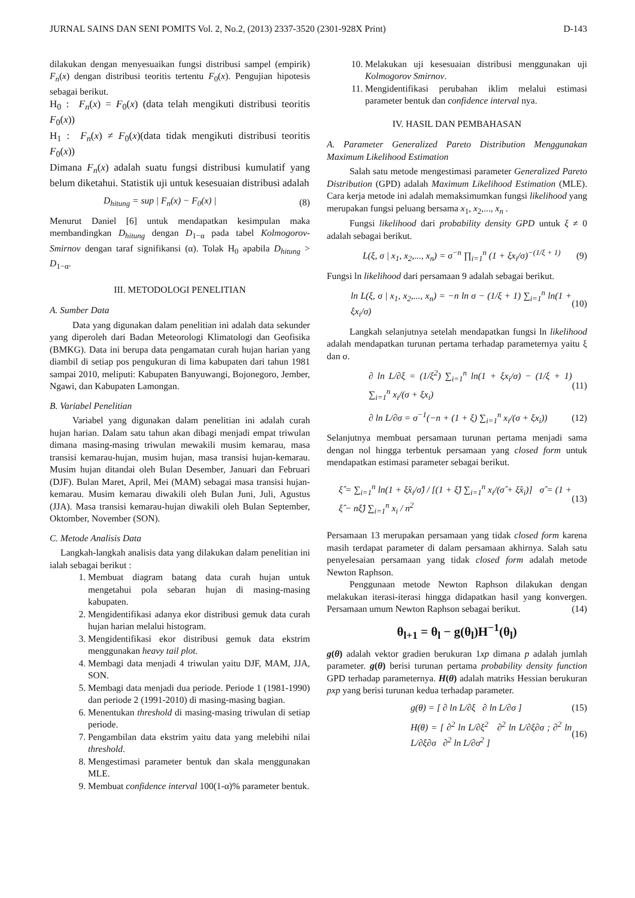JURNAL SAINS DAN SENI POMITS Vol. 2, No.2, (2013) 2337-3520 (2301-928X Print) D-143
dilakukan dengan menyesuaikan fungsi distribusi sampel (empirik) F<sub>n</sub>(x) dengan distribusi teoritis tertentu F<sub>0</sub>(x). Pengujian hipotesis sebagai berikut.
H<sub>0</sub> : F<sub>n</sub>(x) = F<sub>0</sub>(x) (data telah mengikuti distribusi teoritis F<sub>0</sub>(x))
H<sub>1</sub> : F<sub>n</sub>(x) ≠ F<sub>0</sub>(x)(data tidak mengikuti distribusi teoritis F<sub>0</sub>(x))
Dimana F<sub>n</sub>(x) adalah suatu fungsi distribusi kumulatif yang belum diketahui. Statistik uji untuk kesesuaian distribusi adalah
D<sub>hitung</sub> = sup | F<sub>n</sub>(x) − F<sub>0</sub>(x) | (8)
Menurut Daniel [6] untuk mendapatkan kesimpulan maka membandingkan D<sub>hitung</sub> dengan D<sub>1−α</sub> pada tabel Kolmogorov-Smirnov dengan taraf signifikansi (α). Tolak H<sub>0</sub> apabila D<sub>hitung</sub> > D<sub>1−α</sub>.
III. METODOLOGI PENELITIAN
A. Sumber Data
Data yang digunakan dalam penelitian ini adalah data sekunder yang diperoleh dari Badan Meteorologi Klimatologi dan Geofisika (BMKG). Data ini berupa data pengamatan curah hujan harian yang diambil di setiap pos pengukuran di lima kabupaten dari tahun 1981 sampai 2010, meliputi: Kabupaten Banyuwangi, Bojonegoro, Jember, Ngawi, dan Kabupaten Lamongan.
B. Variabel Penelitian
Variabel yang digunakan dalam penelitian ini adalah curah hujan harian. Dalam satu tahun akan dibagi menjadi empat triwulan dimana masing-masing triwulan mewakili musim kemarau, masa transisi kemarau-hujan, musim hujan, masa transisi hujan-kemarau. Musim hujan ditandai oleh Bulan Desember, Januari dan Februari (DJF). Bulan Maret, April, Mei (MAM) sebagai masa transisi hujan-kemarau. Musim kemarau diwakili oleh Bulan Juni, Juli, Agustus (JJA). Masa transisi kemarau-hujan diwakili oleh Bulan September, Oktomber, November (SON).
C. Metode Analisis Data
Langkah-langkah analisis data yang dilakukan dalam penelitian ini ialah sebagai berikut :
1. Membuat diagram batang data curah hujan untuk mengetahui pola sebaran hujan di masing-masing kabupaten.
2. Mengidentifikasi adanya ekor distribusi gemuk data curah hujan harian melalui histogram.
3. Mengidentifikasi ekor distribusi gemuk data ekstrim menggunakan heavy tail plot.
4. Membagi data menjadi 4 triwulan yaitu DJF, MAM, JJA, SON.
5. Membagi data menjadi dua periode. Periode 1 (1981-1990) dan periode 2 (1991-2010) di masing-masing bagian.
6. Menentukan threshold di masing-masing triwulan di setiap periode.
7. Pengambilan data ekstrim yaitu data yang melebihi nilai threshold.
8. Mengestimasi parameter bentuk dan skala menggunakan MLE.
9. Membuat confidence interval 100(1-α)% parameter bentuk.
10. Melakukan uji kesesuaian distribusi menggunakan uji Kolmogorov Smirnov.
11. Mengidentifikasi perubahan iklim melalui estimasi parameter bentuk dan confidence interval nya.
IV. HASIL DAN PEMBAHASAN
A. Parameter Generalized Pareto Distribution Menggunakan Maximum Likelihood Estimation
Salah satu metode mengestimasi parameter Generalized Pareto Distribution (GPD) adalah Maximum Likelihood Estimation (MLE). Cara kerja metode ini adalah memaksimumkan fungsi likelihood yang merupakan fungsi peluang bersama x<sub>1</sub>, x<sub>2</sub>,..., x<sub>n</sub> .
Fungsi likelihood dari probability density GPD untuk ξ ≠ 0 adalah sebagai berikut.
L(ξ, σ | x<sub>1</sub>, x<sub>2</sub>,..., x<sub>n</sub>) = σ<sup>−n</sup> ∏<sub>i=1</sub><sup>n</sup> (1 + ξx<sub>i</sub>/σ)<sup>−(1/ξ + 1)</sup> (9)
Fungsi ln likelihood dari persamaan 9 adalah sebagai berikut.
ln L(ξ, σ | x<sub>1</sub>, x<sub>2</sub>,..., x<sub>n</sub>) = −n ln σ − (1/ξ + 1) ∑<sub>i=1</sub><sup>n</sup> ln(1 + ξx<sub>i</sub>/σ) (10)
Langkah selanjutnya setelah mendapatkan fungsi ln likelihood adalah mendapatkan turunan pertama terhadap parameternya yaitu ξ dan σ.
∂ ln L/∂ξ = (1/ξ<sup>2</sup>) ∑<sub>i=1</sub><sup>n</sup> ln(1 + ξx<sub>i</sub>/σ) − (1/ξ + 1) ∑<sub>i=1</sub><sup>n</sup> x<sub>i</sub>/(σ + ξx<sub>i</sub>) (11)
∂ ln L/∂σ = σ<sup>−1</sup>(−n + (1 + ξ) ∑<sub>i=1</sub><sup>n</sup> x<sub>i</sub>/(σ + ξx<sub>i</sub>)) (12)
Selanjutnya membuat persamaan turunan pertama menjadi sama dengan nol hingga terbentuk persamaan yang closed form untuk mendapatkan estimasi parameter sebagai berikut.
ξ̂ = ∑<sub>i=1</sub><sup>n</sup> ln(1 + ξ̂x<sub>i</sub>/σ̂) / [(1 + ξ̂) ∑<sub>i=1</sub><sup>n</sup> x<sub>i</sub>/(σ̂ + ξ̂x<sub>i</sub>)] σ̂ = (1 + ξ̂ − nξ̂) ∑<sub>i=1</sub><sup>n</sup> x<sub>i</sub> / n<sup>2</sup> (13)
Persamaan 13 merupakan persamaan yang tidak closed form karena masih terdapat parameter di dalam persamaan akhirnya. Salah satu penyelesaian persamaan yang tidak closed form adalah metode Newton Raphson.
Penggunaan metode Newton Raphson dilakukan dengan melakukan iterasi-iterasi hingga didapatkan hasil yang konvergen. Persamaan umum Newton Raphson sebagai berikut. (14)
θ<sub>l+1</sub> = θ<sub>l</sub> − g(θ<sub>l</sub>)H<sup>−1</sup>(θ<sub>l</sub>)
g(θ) adalah vektor gradien berukuran 1xp dimana p adalah jumlah parameter. g(θ) berisi turunan pertama probability density function GPD terhadap parameternya. H(θ) adalah matriks Hessian berukuran pxp yang berisi turunan kedua terhadap parameter.
g(θ) = [ ∂ ln L/∂ξ ∂ ln L/∂σ ] (15)
H(θ) = [ ∂<sup>2</sup> ln L/∂ξ<sup>2</sup> ∂<sup>2</sup> ln L/∂ξ∂σ ; ∂<sup>2</sup> ln L/∂ξ∂σ ∂<sup>2</sup> ln L/∂σ<sup>2</sup> ] (16)